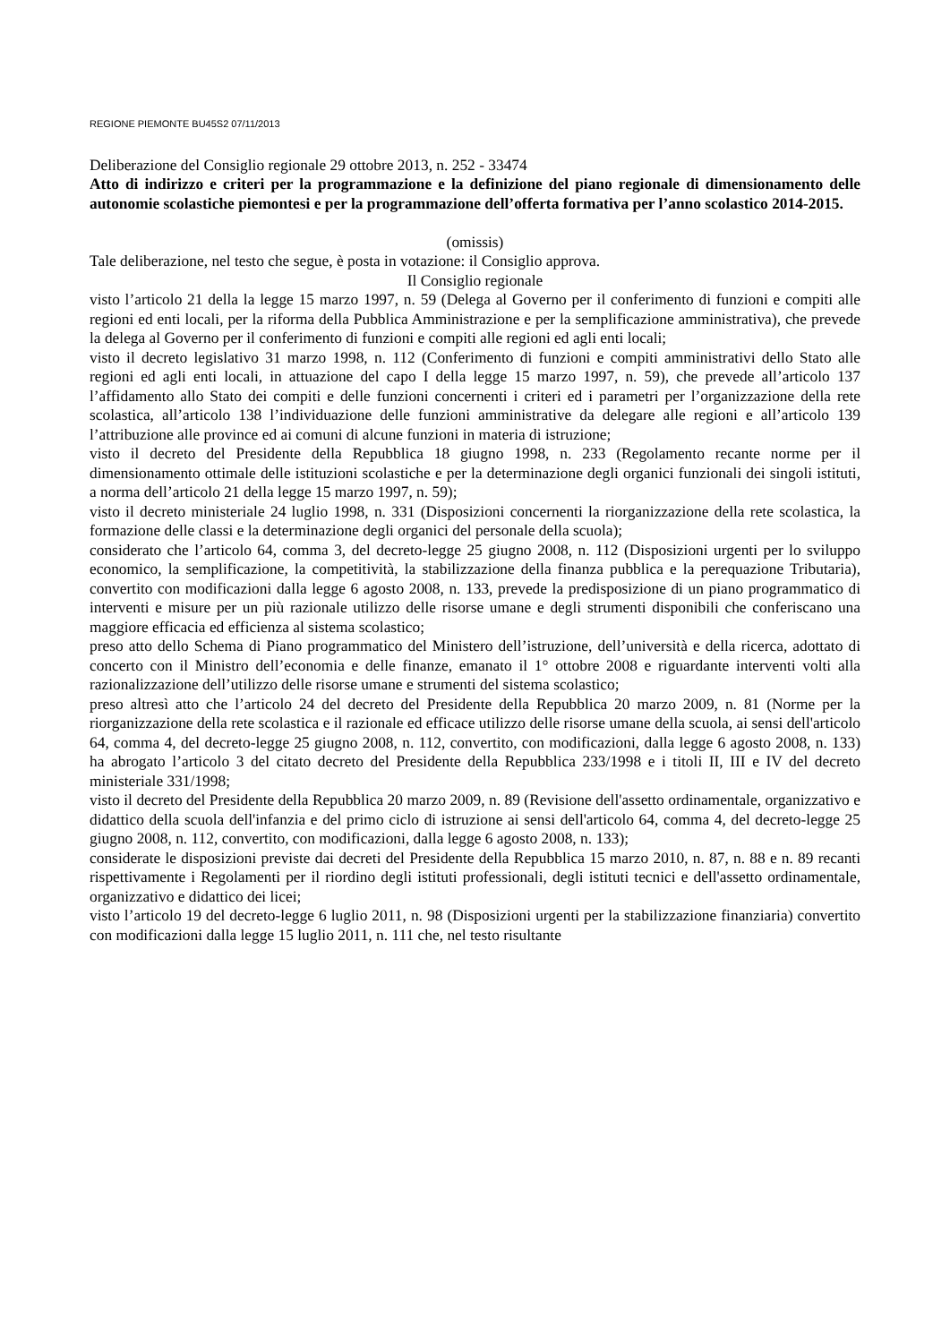REGIONE PIEMONTE BU45S2 07/11/2013
Deliberazione del Consiglio regionale 29 ottobre 2013, n. 252 - 33474
Atto di indirizzo e criteri per la programmazione e la definizione del piano regionale di dimensionamento delle autonomie scolastiche piemontesi e per la programmazione dell’offerta formativa per l’anno scolastico 2014-2015.
(omissis)
Tale deliberazione, nel testo che segue, è posta in votazione: il Consiglio approva.
Il Consiglio regionale
visto l’articolo 21 della la legge 15 marzo 1997, n. 59 (Delega al Governo per il conferimento di funzioni e compiti alle regioni ed enti locali, per la riforma della Pubblica Amministrazione e per la semplificazione amministrativa), che prevede la delega al Governo per il conferimento di funzioni e compiti alle regioni ed agli enti locali;
visto il decreto legislativo 31 marzo 1998, n. 112 (Conferimento di funzioni e compiti amministrativi dello Stato alle regioni ed agli enti locali, in attuazione del capo I della legge 15 marzo 1997, n. 59), che prevede all’articolo 137 l’affidamento allo Stato dei compiti e delle funzioni concernenti i criteri ed i parametri per l’organizzazione della rete scolastica, all’articolo 138 l’individuazione delle funzioni amministrative da delegare alle regioni e all’articolo 139 l’attribuzione alle province ed ai comuni di alcune funzioni in materia di istruzione;
visto il decreto del Presidente della Repubblica 18 giugno 1998, n. 233 (Regolamento recante norme per il dimensionamento ottimale delle istituzioni scolastiche e per la determinazione degli organici funzionali dei singoli istituti, a norma dell’articolo 21 della legge 15 marzo 1997, n. 59);
visto il decreto ministeriale 24 luglio 1998, n. 331 (Disposizioni concernenti la riorganizzazione della rete scolastica, la formazione delle classi e la determinazione degli organici del personale della scuola);
considerato che l’articolo 64, comma 3, del decreto-legge 25 giugno 2008, n. 112 (Disposizioni urgenti per lo sviluppo economico, la semplificazione, la competitività, la stabilizzazione della finanza pubblica e la perequazione Tributaria), convertito con modificazioni dalla legge 6 agosto 2008, n. 133, prevede la predisposizione di un piano programmatico di interventi e misure per un più razionale utilizzo delle risorse umane e degli strumenti disponibili che conferiscano una maggiore efficacia ed efficienza al sistema scolastico;
preso atto dello Schema di Piano programmatico del Ministero dell’istruzione, dell’università e della ricerca, adottato di concerto con il Ministro dell’economia e delle finanze, emanato il 1° ottobre 2008 e riguardante interventi volti alla razionalizzazione dell’utilizzo delle risorse umane e strumenti del sistema scolastico;
preso altresì atto che l’articolo 24 del decreto del Presidente della Repubblica 20 marzo 2009, n. 81 (Norme per la riorganizzazione della rete scolastica e il razionale ed efficace utilizzo delle risorse umane della scuola, ai sensi dell'articolo 64, comma 4, del decreto-legge 25 giugno 2008, n. 112, convertito, con modificazioni, dalla legge 6 agosto 2008, n. 133) ha abrogato l’articolo 3 del citato decreto del Presidente della Repubblica 233/1998 e i titoli II, III e IV del decreto ministeriale 331/1998;
visto il decreto del Presidente della Repubblica 20 marzo 2009, n. 89 (Revisione dell'assetto ordinamentale, organizzativo e didattico della scuola dell'infanzia e del primo ciclo di istruzione ai sensi dell'articolo 64, comma 4, del decreto-legge 25 giugno 2008, n. 112, convertito, con modificazioni, dalla legge 6 agosto 2008, n. 133);
considerate le disposizioni previste dai decreti del Presidente della Repubblica 15 marzo 2010, n. 87, n. 88 e n. 89 recanti rispettivamente i Regolamenti per il riordino degli istituti professionali, degli istituti tecnici e dell'assetto ordinamentale, organizzativo e didattico dei licei;
visto l’articolo 19 del decreto-legge 6 luglio 2011, n. 98 (Disposizioni urgenti per la stabilizzazione finanziaria) convertito con modificazioni dalla legge 15 luglio 2011, n. 111 che, nel testo risultante